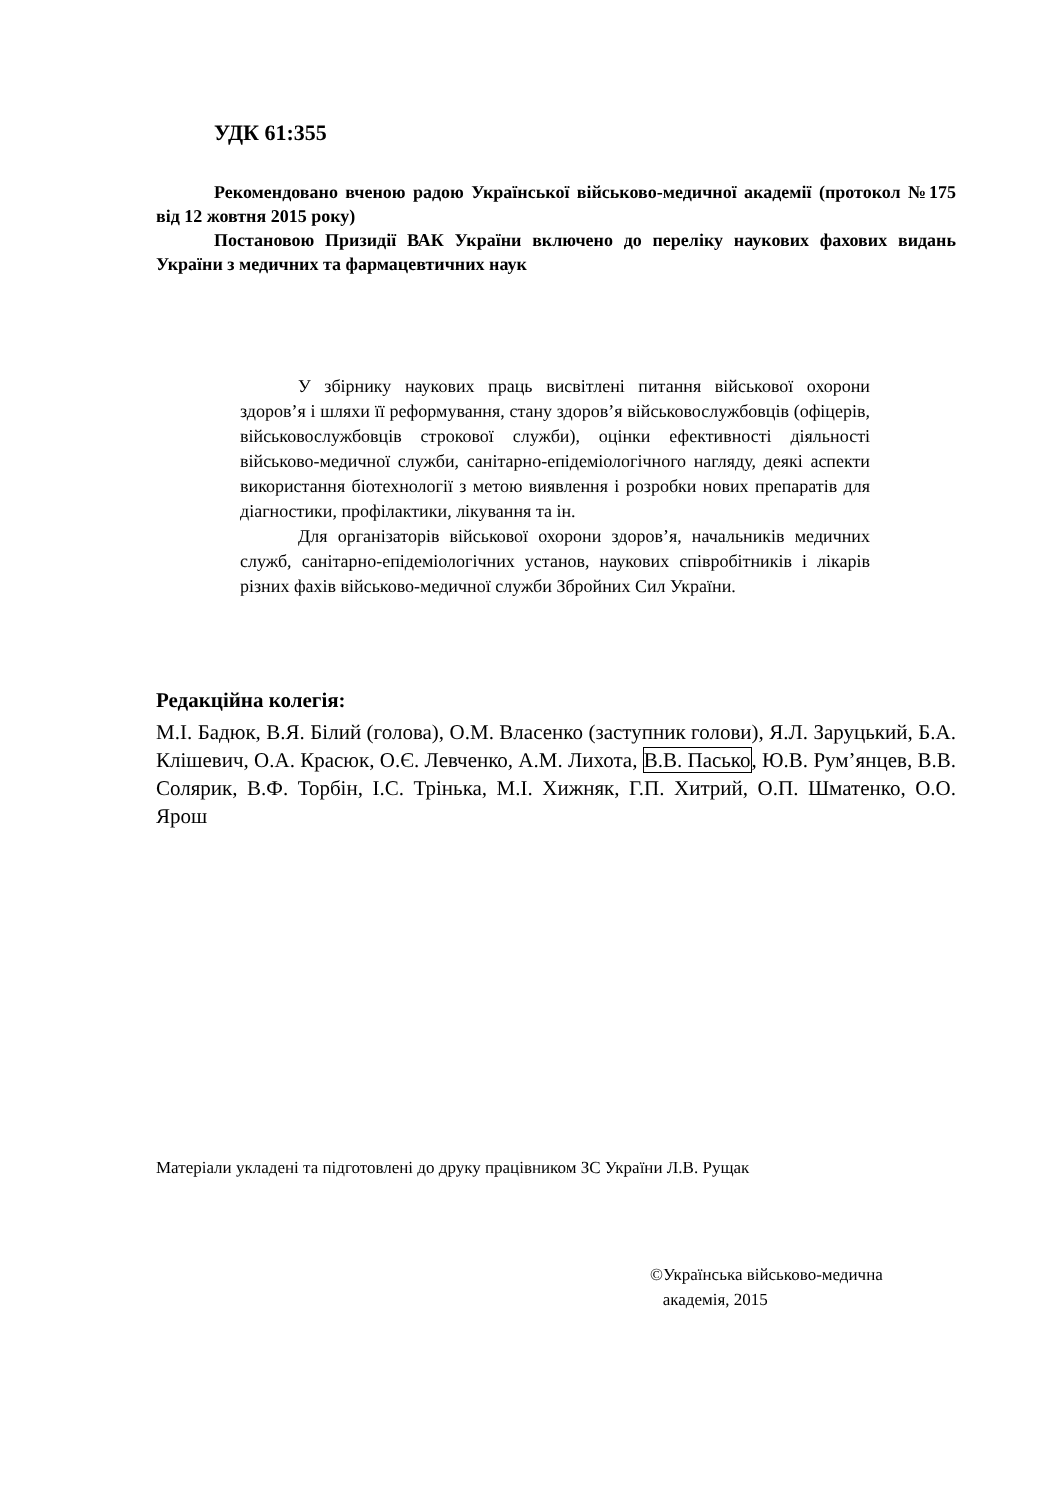УДК 61:355
Рекомендовано вченою радою Української військово-медичної академії (протокол №175 від 12 жовтня 2015 року)
Постановою Призидії ВАК України включено до переліку наукових фахових видань України з медичних та фармацевтичних наук
У збірнику наукових праць висвітлені питання військової охорони здоров’я і шляхи її реформування, стану здоров’я військовослужбовців (офіцерів, військовослужбовців строкової служби), оцінки ефективності діяльності військово-медичної служби, санітарно-епідеміологічного нагляду, деякі аспекти використання біотехнології з метою виявлення і розробки нових препаратів для діагностики, профілактики, лікування та ін.
Для організаторів військової охорони здоров’я, начальників медичних служб, санітарно-епідеміологічних установ, наукових співробітників і лікарів різних фахів військово-медичної служби Збройних Сил України.
Редакційна колегія:
М.І. Бадюк, В.Я. Білий (голова), О.М. Власенко (заступник голови), Я.Л. Заруцький, Б.А. Клішевич, О.А. Красюк, О.Є. Левченко, А.М. Лихота, В.В. Пасько, Ю.В. Рум’янцев, В.В. Солярик, В.Ф. Торбін, І.С. Трінька, М.І. Хижняк, Г.П. Хитрий, О.П. Шматенко, О.О. Ярош
Матеріали укладені та підготовлені до друку працівником ЗС України Л.В. Рущак
©Українська військово-медична
академія, 2015